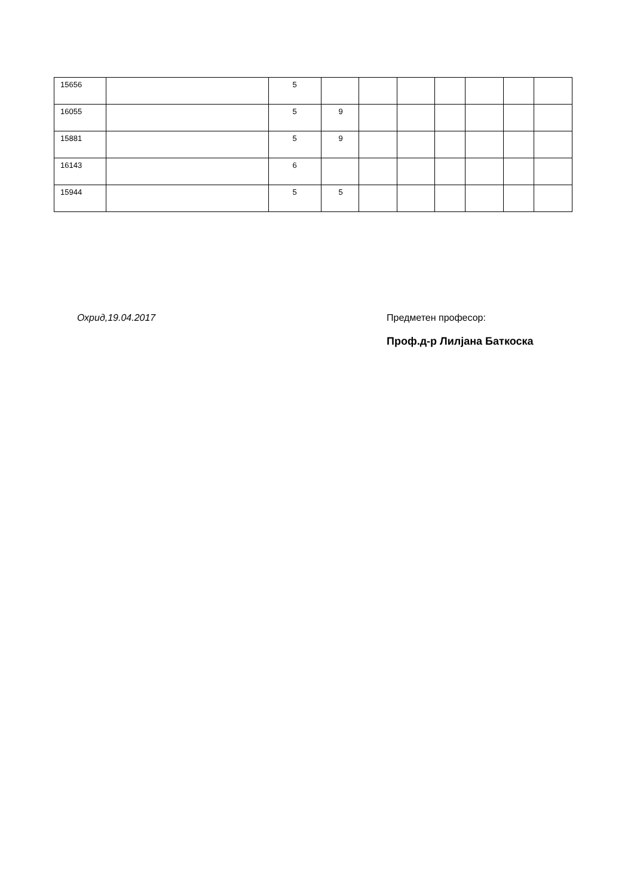| 15656 | | 5 | | | | | | | |
| 16055 | | 5 | 9 | | | | | | |
| 15881 | | 5 | 9 | | | | | | |
| 16143 | | 6 | | | | | | | |
| 15944 | | 5 | 5 | | | | | | |
Охрид,19.04.2017
Предметен професор:
Проф.д-р Лилјана Баткоска